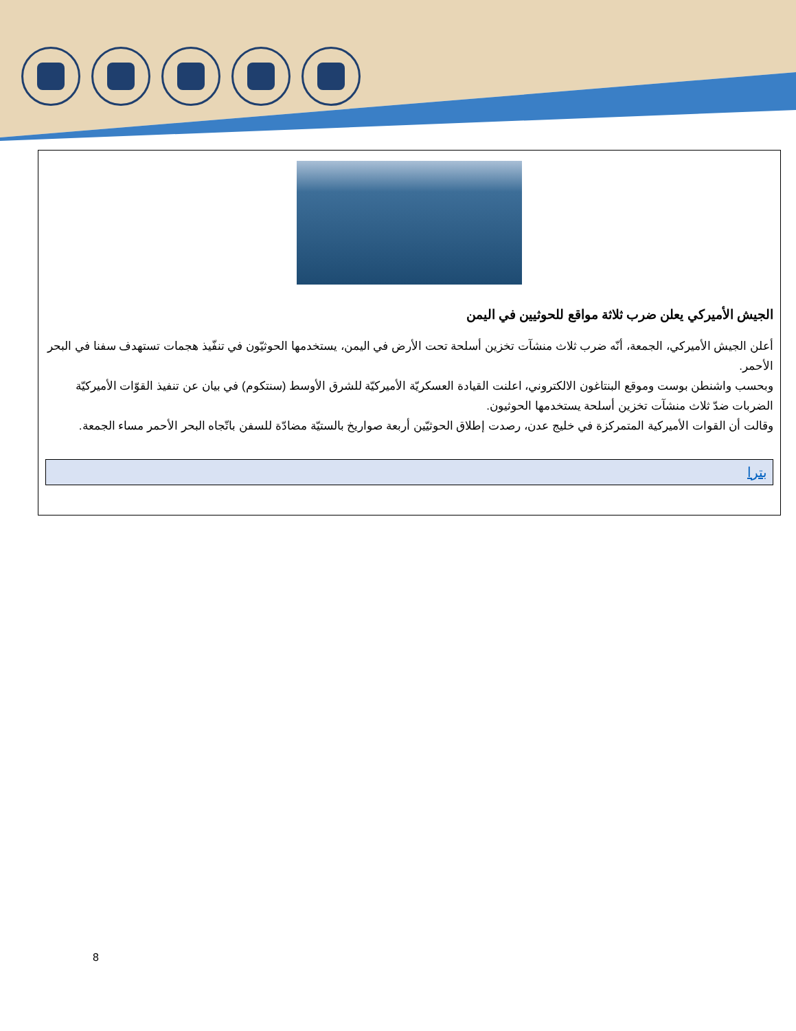الجيش الأميركي يعلن ضرب ثلاثة مواقع للحوثيين في اليمن
أعلن الجيش الأميركي، الجمعة، أنّه ضرب ثلاث منشآت تخزين أسلحة تحت الأرض في اليمن، يستخدمها الحوثيّون في تنفّيذ هجمات تستهدف سفنا في البحر الأحمر.
وبحسب واشنطن بوست وموقع البنتاغون الالكتروني، اعلنت القيادة العسكريّة الأميركيّة للشرق الأوسط (سنتكوم) في بيان عن تنفيذ القوّات الأميركيّة الضربات ضدّ ثلاث منشآت تخزين أسلحة يستخدمها الحوثيون.
وقالت أن القوات الأميركية المتمركزة في خليج عدن، رصدت إطلاق الحوثيّين أربعة صواريخ بالستيّة مضادّة للسفن باتّجاه البحر الأحمر مساء الجمعة.
بترا
8